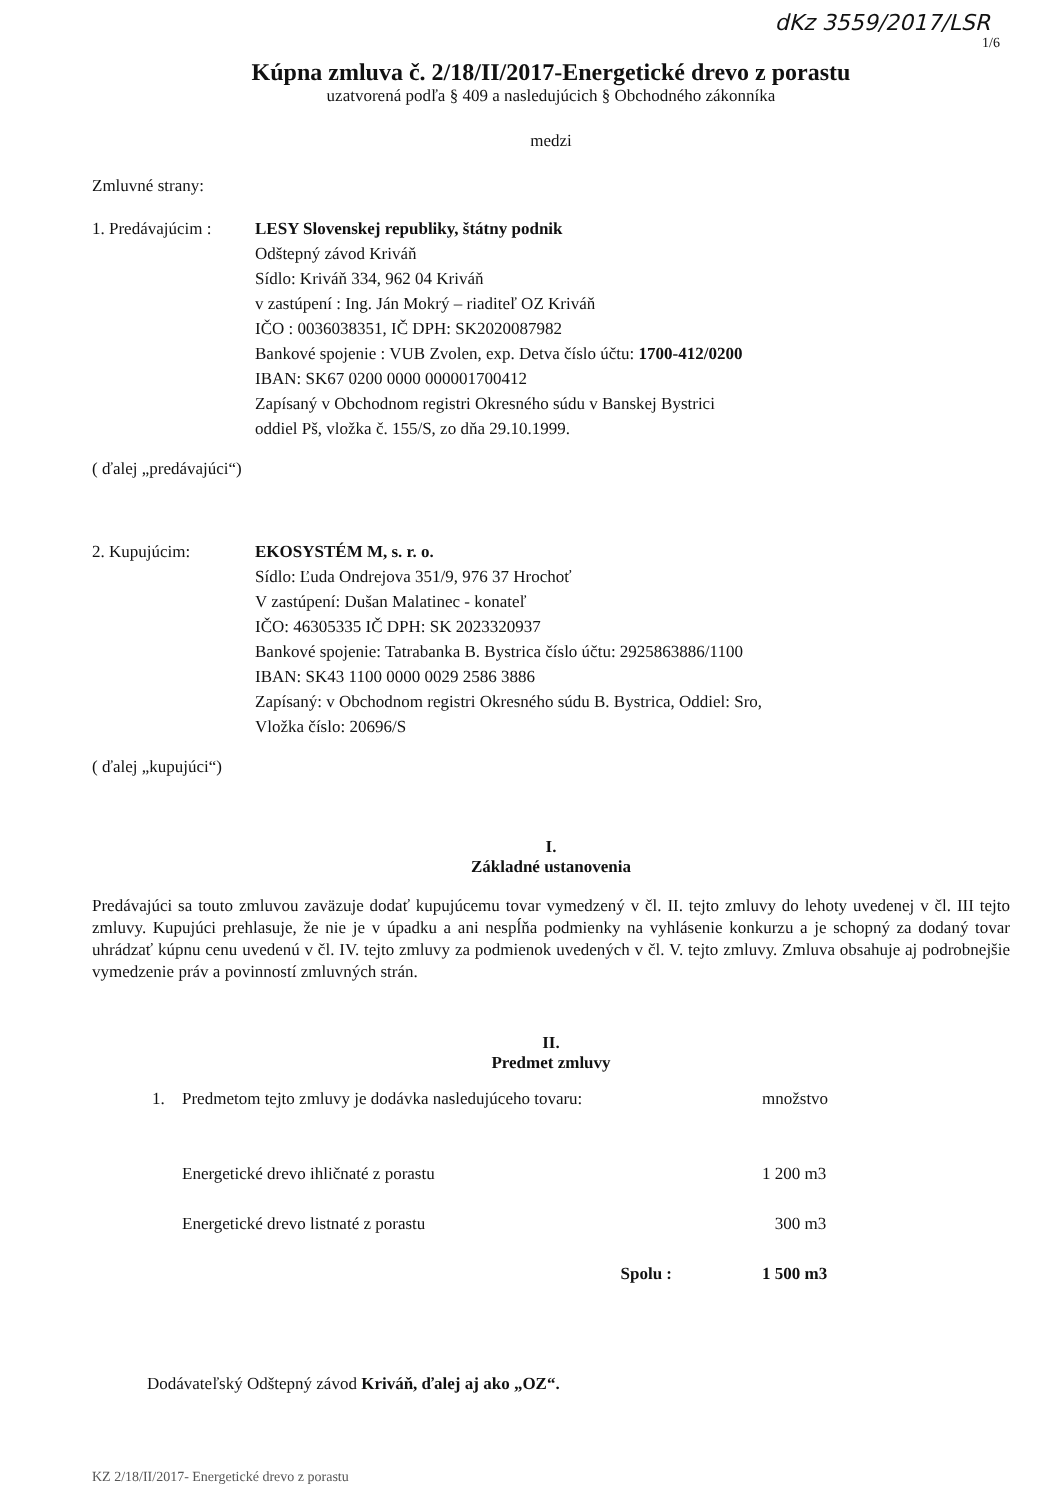dKz 3559/2017/LSR
1/6
Kúpna zmluva č. 2/18/II/2017-Energetické drevo z porastu
uzatvorená podľa § 409 a nasledujúcich § Obchodného zákonníka
medzi
Zmluvné strany:
1. Predávajúcim :
LESY Slovenskej republiky, štátny podnik
Odštepný závod Kriváň
Sídlo: Kriváň 334, 962 04 Kriváň
v zastúpení : Ing. Ján Mokrý – riaditeľ OZ Kriváň
IČO : 0036038351, IČ DPH: SK2020087982
Bankové spojenie : VUB Zvolen, exp. Detva číslo účtu: 1700-412/0200
IBAN: SK67 0200 0000 000001700412
Zapísaný v Obchodnom registri Okresného súdu v Banskej Bystrici
oddiel Pš, vložka č. 155/S, zo dňa 29.10.1999.
( ďalej „predávajúci“)
2. Kupujúcim: EKOSYSTÉM M, s. r. o.
Sídlo: Ľuda Ondrejova 351/9, 976 37 Hrochoť
V zastúpení: Dušan Malatinec - konateľ
IČO: 46305335 IČ DPH: SK 2023320937
Bankové spojenie: Tatrabanka B. Bystrica číslo účtu: 2925863886/1100
IBAN: SK43 1100 0000 0029 2586 3886
Zapísaný: v Obchodnom registri Okresného súdu B. Bystrica, Oddiel: Sro,
Vložka číslo: 20696/S
( ďalej „kupujúci“)
I.
Základné ustanovenia
Predávajúci sa touto zmluvou zaväzuje dodať kupujúcemu tovar vymedzený v čl. II. tejto zmluvy do lehoty uvedenej v čl. III tejto zmluvy. Kupujúci prehlasuje, že nie je v úpadku a ani nespĺňa podmienky na vyhlásenie konkurzu a je schopný za dodaný tovar uhrádzať kúpnu cenu uvedenú v čl. IV. tejto zmluvy za podmienok uvedených v čl. V. tejto zmluvy. Zmluva obsahuje aj podrobnejšie vymedzenie práv a povinností zmluvných strán.
II.
Predmet zmluvy
| 1. | Predmetom tejto zmluvy je dodávka nasledujúceho tovaru: | množstvo |
| | Energetické drevo ihličnaté z porastu | 1 200 m3 |
| | Energetické drevo listnaté z porastu | 300 m3 |
| | Spolu : | 1 500 m3 |
Dodávateľský Odštepný závod Kriváň, ďalej aj ako „OZ“.
KZ 2/18/II/2017- Energetické drevo z porastu